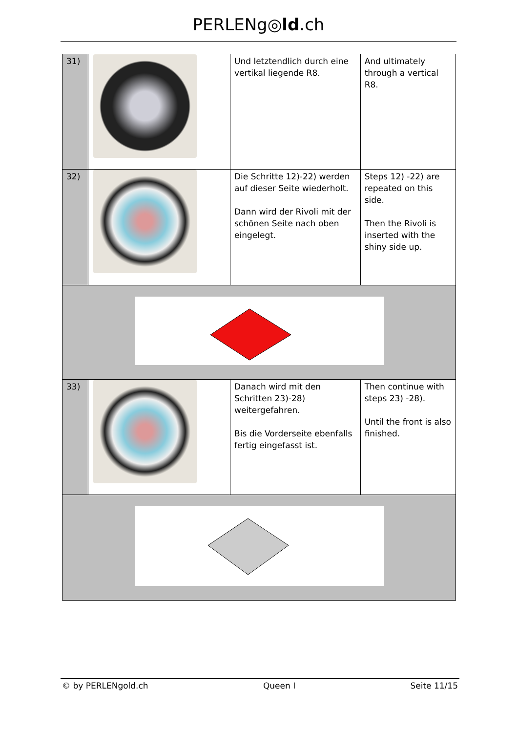PERLENg◎ld.ch
| 31) | | Und letztendlich durch eine vertikal liegende R8. | And ultimately through a vertical R8. |
| 32) | | Die Schritte 12)-22) werden auf dieser Seite wiederholt. Dann wird der Rivoli mit der schönen Seite nach oben eingelegt. | Steps 12) -22) are repeated on this side. Then the Rivoli is inserted with the shiny side up. |
| 33) | | Danach wird mit den Schritten 23)-28) weitergefahren. Bis die Vorderseite ebenfalls fertig eingefasst ist. | Then continue with steps 23) -28). Until the front is also finished. |
© by PERLENgold.ch Queen I Seite 11/15